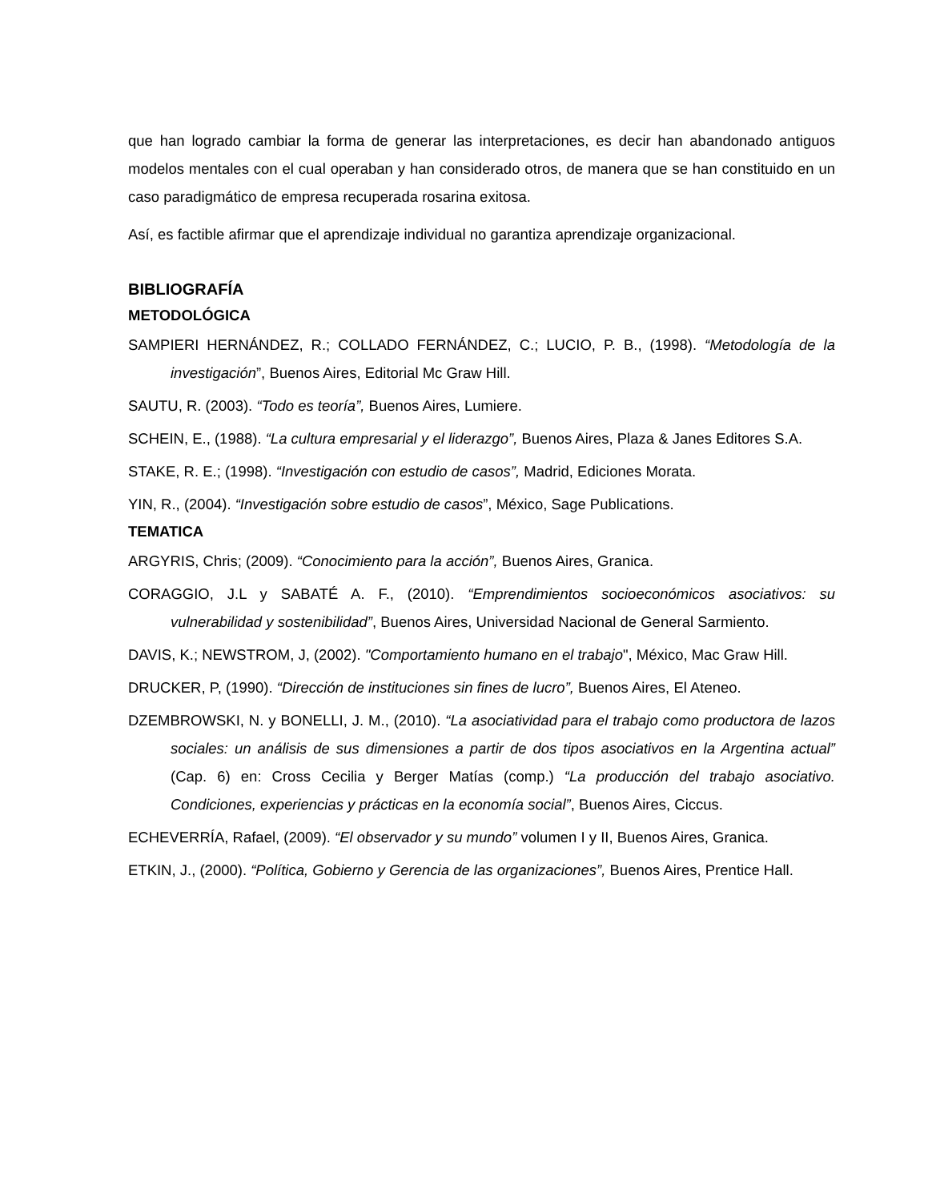que han logrado cambiar la forma de generar las interpretaciones, es decir han abandonado antiguos modelos mentales con el cual operaban y han considerado otros, de manera que se han constituido en un caso paradigmático de empresa recuperada rosarina exitosa.
Así, es factible afirmar que el aprendizaje individual no garantiza aprendizaje organizacional.
BIBLIOGRAFÍA
METODOLÓGICA
SAMPIERI HERNÁNDEZ, R.; COLLADO FERNÁNDEZ, C.; LUCIO, P. B., (1998). “Metodología de la investigación”, Buenos Aires, Editorial Mc Graw Hill.
SAUTU, R. (2003). “Todo es teoría”, Buenos Aires, Lumiere.
SCHEIN, E., (1988). “La cultura empresarial y el liderazgo”, Buenos Aires, Plaza & Janes Editores S.A.
STAKE, R. E.; (1998). “Investigación con estudio de casos”, Madrid, Ediciones Morata.
YIN, R., (2004). “Investigación sobre estudio de casos”, México, Sage Publications.
TEMATICA
ARGYRIS, Chris; (2009). “Conocimiento para la acción”, Buenos Aires, Granica.
CORAGGIO, J.L y SABATÉ A. F., (2010). “Emprendimientos socioeconómicos asociativos: su vulnerabilidad y sostenibilidad”, Buenos Aires, Universidad Nacional de General Sarmiento.
DAVIS, K.; NEWSTROM, J, (2002). "Comportamiento humano en el trabajo", México, Mac Graw Hill.
DRUCKER, P, (1990). “Dirección de instituciones sin fines de lucro”, Buenos Aires, El Ateneo.
DZEMBROWSKI, N. y BONELLI, J. M., (2010). “La asociatividad para el trabajo como productora de lazos sociales: un análisis de sus dimensiones a partir de dos tipos asociativos en la Argentina actual” (Cap. 6) en: Cross Cecilia y Berger Matías (comp.) “La producción del trabajo asociativo. Condiciones, experiencias y prácticas en la economía social”, Buenos Aires, Ciccus.
ECHEVERRÍA, Rafael, (2009). “El observador y su mundo” volumen I y II, Buenos Aires, Granica.
ETKIN, J., (2000). “Política, Gobierno y Gerencia de las organizaciones”, Buenos Aires, Prentice Hall.